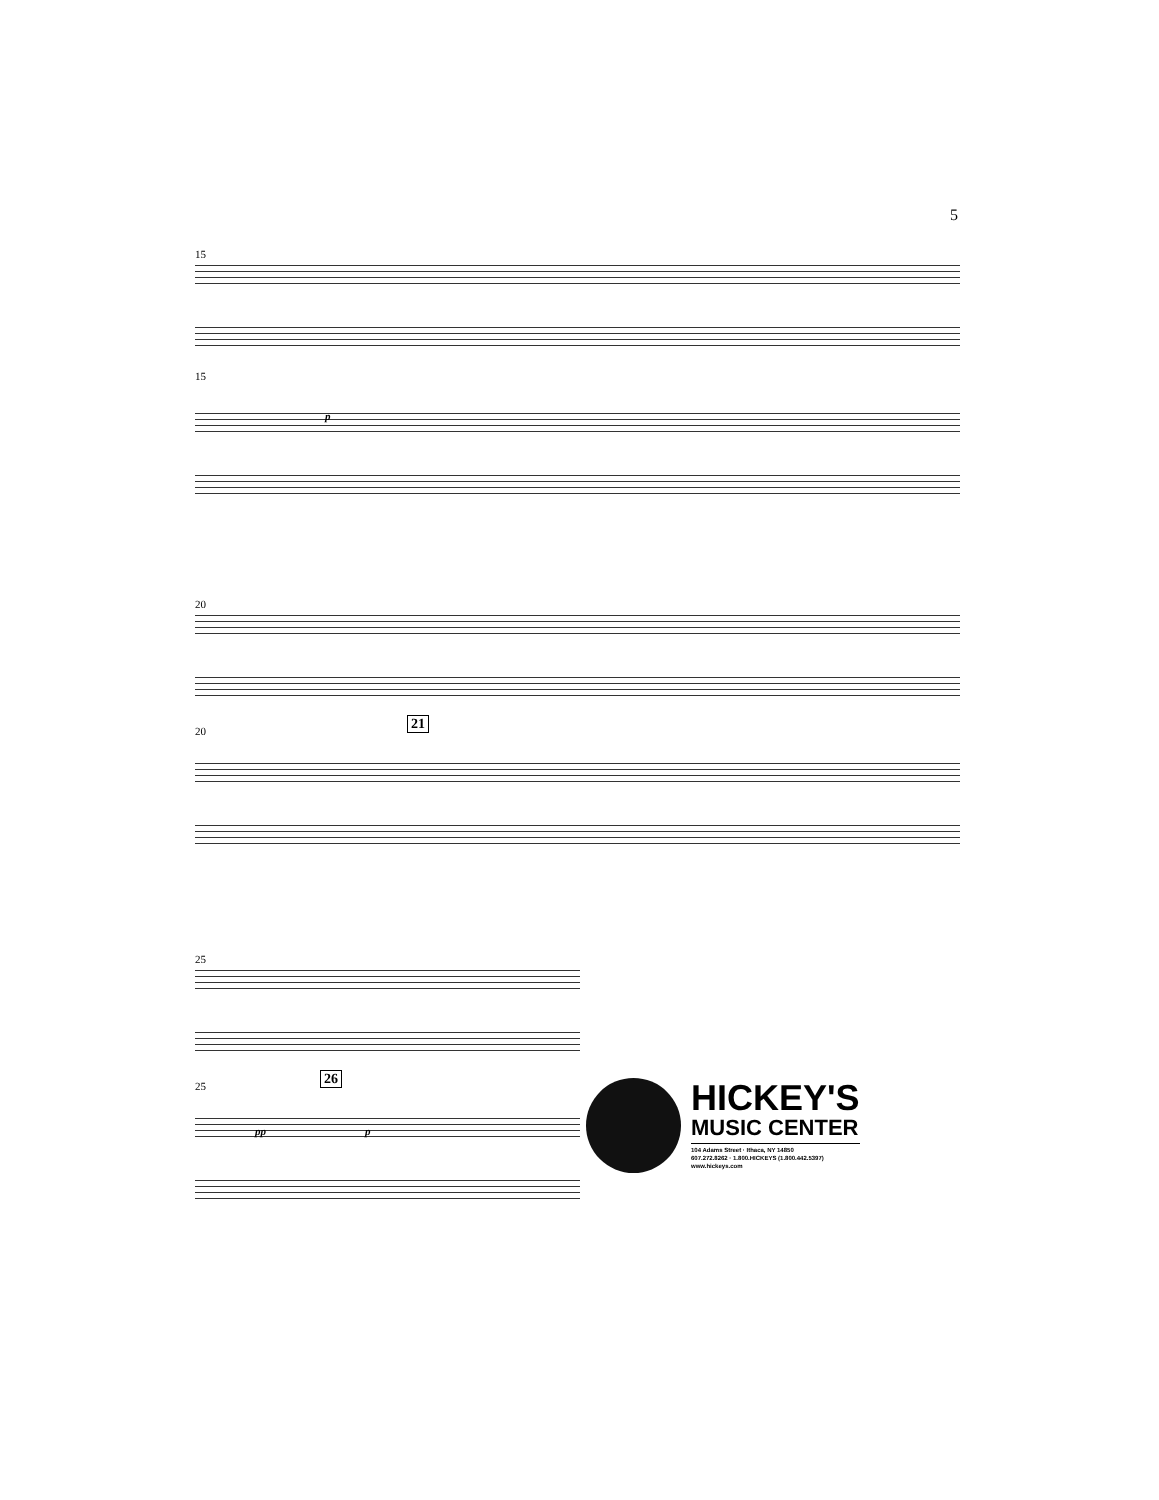5
15
15
p
20
20 21
25
25 26
pp p
HICKEY'S
MUSIC CENTER
104 Adams Street · Ithaca, NY 14850
607.272.8262 · 1.800.HICKEYS (1.800.442.5397)
www.hickeys.com